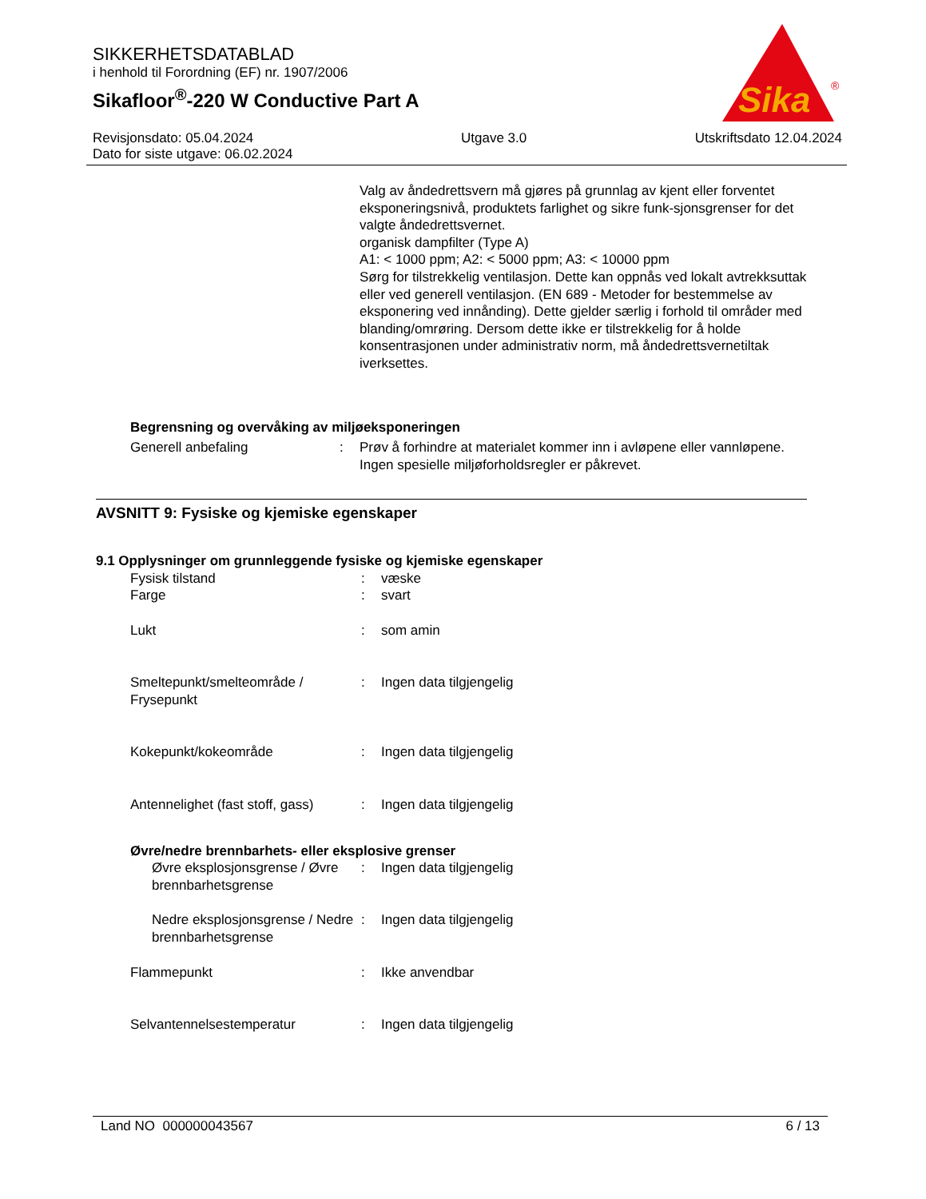SIKKERHETSDATABLAD
i henhold til Forordning (EF) nr. 1907/2006
Sikafloor<sup>®</sup>-220 W Conductive Part A
Sika
®
Revisjonsdato: 05.04.2024
Dato for siste utgave: 06.02.2024
Utgave 3.0 Utskriftsdato 12.04.2024
Valg av åndedrettsvern må gjøres på grunnlag av kjent eller forventet eksponeringsnivå, produktets farlighet og sikre funk-sjonsgrenser for det valgte åndedrettsvernet.
organisk dampfilter (Type A)
A1: < 1000 ppm; A2: < 5000 ppm; A3: < 10000 ppm
Sørg for tilstrekkelig ventilasjon. Dette kan oppnås ved lokalt avtrekksuttak eller ved generell ventilasjon. (EN 689 - Metoder for bestemmelse av eksponering ved innånding). Dette gjelder særlig i forhold til områder med blanding/omrøring. Dersom dette ikke er tilstrekkelig for å holde konsentrasjonen under administrativ norm, må åndedrettsvernetiltak iverksettes.
Begrensning og overvåking av miljøeksponeringen
| Generell anbefaling | : | Prøv å forhindre at materialet kommer inn i avløpene eller vannløpene. Ingen spesielle miljøforholdsregler er påkrevet. |
AVSNITT 9: Fysiske og kjemiske egenskaper
9.1 Opplysninger om grunnleggende fysiske og kjemiske egenskaper
| Fysisk tilstand | : | væske |
| Farge | : | svart |
| Lukt | : | som amin |
| Smeltepunkt/smelteområde / Frysepunkt | : | Ingen data tilgjengelig |
| Kokepunkt/kokeområde | : | Ingen data tilgjengelig |
| Antennelighet (fast stoff, gass) | : | Ingen data tilgjengelig |
| Øvre/nedre brennbarhets- eller eksplosive grenser | | |
| Øvre eksplosjonsgrense / Øvre brennbarhetsgrense | : | Ingen data tilgjengelig |
| Nedre eksplosjonsgrense / Nedre brennbarhetsgrense | : | Ingen data tilgjengelig |
| Flammepunkt | : | Ikke anvendbar |
| Selvantennelsestemperatur | : | Ingen data tilgjengelig |
Land NO 000000043567 6 / 13